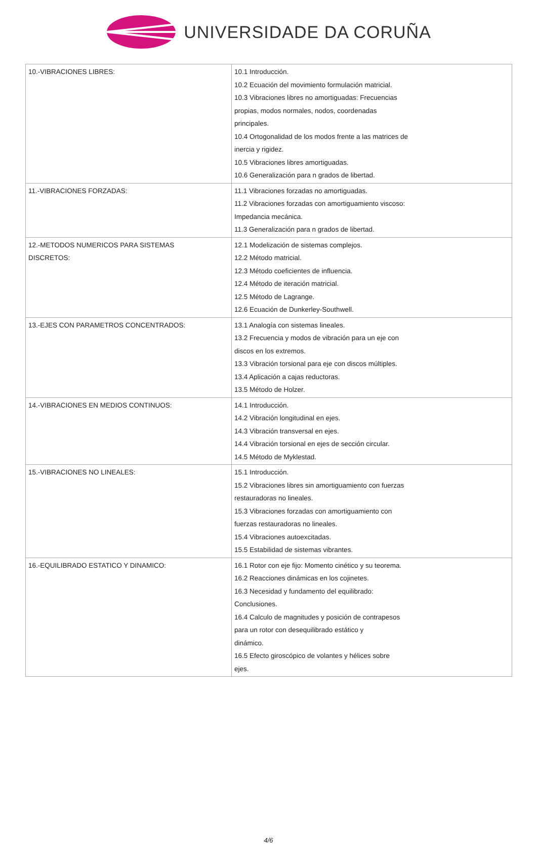UNIVERSIDADE DA CORUÑA
| 10.-VIBRACIONES LIBRES: | 10.1 Introducción. 10.2 Ecuación del movimiento formulación matricial. 10.3 Vibraciones libres no amortiguadas: Frecuencias propias, modos normales, nodos, coordenadas principales. 10.4 Ortogonalidad de los modos frente a las matrices de inercia y rigidez. 10.5 Vibraciones libres amortiguadas. 10.6 Generalización para n grados de libertad. |
| 11.-VIBRACIONES FORZADAS: | 11.1 Vibraciones forzadas no amortiguadas. 11.2 Vibraciones forzadas con amortiguamiento viscoso: Impedancia mecánica. 11.3 Generalización para n grados de libertad. |
| 12.-METODOS NUMERICOS PARA SISTEMAS DISCRETOS: | 12.1 Modelización de sistemas complejos. 12.2 Método matricial. 12.3 Método coeficientes de influencia. 12.4 Método de iteración matricial. 12.5 Método de Lagrange. 12.6 Ecuación de Dunkerley-Southwell. |
| 13.-EJES CON PARAMETROS CONCENTRADOS: | 13.1 Analogía con sistemas lineales. 13.2 Frecuencia y modos de vibración para un eje con discos en los extremos. 13.3 Vibración torsional para eje con discos múltiples. 13.4 Aplicación a cajas reductoras. 13.5 Método de Holzer. |
| 14.-VIBRACIONES EN MEDIOS CONTINUOS: | 14.1 Introducción. 14.2 Vibración longitudinal en ejes. 14.3 Vibración transversal en ejes. 14.4 Vibración torsional en ejes de sección circular. 14.5 Método de Myklestad. |
| 15.-VIBRACIONES NO LINEALES: | 15.1 Introducción. 15.2 Vibraciones libres sin amortiguamiento con fuerzas restauradoras no lineales. 15.3 Vibraciones forzadas con amortiguamiento con fuerzas restauradoras no lineales. 15.4 Vibraciones autoexcitadas. 15.5 Estabilidad de sistemas vibrantes. |
| 16.-EQUILIBRADO ESTATICO Y DINAMICO: | 16.1 Rotor con eje fijo: Momento cinético y su teorema. 16.2 Reacciones dinámicas en los cojinetes. 16.3 Necesidad y fundamento del equilibrado: Conclusiones. 16.4 Calculo de magnitudes y posición de contrapesos para un rotor con desequilibrado estático y dinámico. 16.5 Efecto giroscópico de volantes y hélices sobre ejes. |
4/6